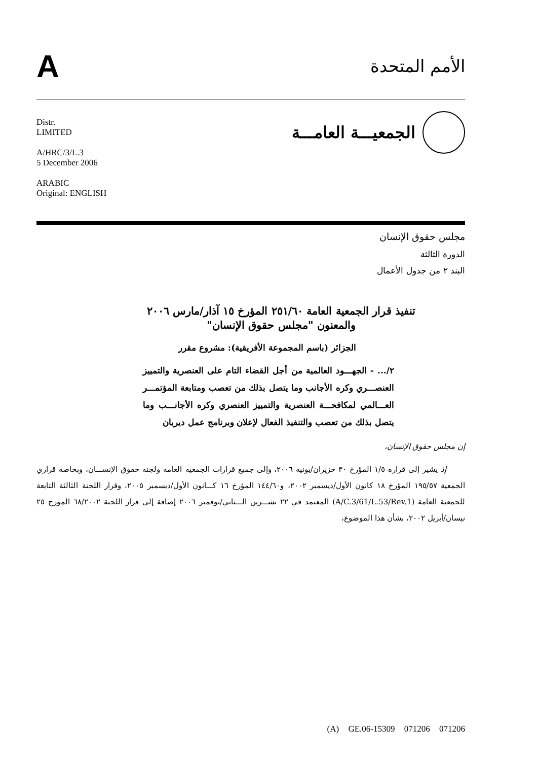A
الأمم المتحدة
Distr.
LIMITED
A/HRC/3/L.3
5 December 2006
ARABIC
Original: ENGLISH
الجمعيـــة العامـــة
مجلس حقوق الإنسان
الدورة الثالثة
البند ٢ من جدول الأعمال
تنفيذ قرار الجمعية العامة ٢٥١/٦٠ المؤرخ ١٥ آذار/مارس ٢٠٠٦
والمعنون "مجلس حقوق الإنسان"
الجزائر (باسم المجموعة الأفريقية): مشروع مقرر
٢/... - الجهـــود العالمية من أجل القضاء التام على العنصرية والتمييز العنصـــري وكره الأجانب وما يتصل بذلك من تعصب ومتابعة المؤتمـــر العـــالمي لمكافحـــة العنصرية والتمييز العنصري وكره الأجانـــب وما يتصل بذلك من تعصب والتنفيذ الفعال لإعلان وبرنامج عمل ديربان
إن مجلس حقوق الإنسان،
إذ يشير إلى قراره ١/٥ المؤرخ ٣٠ حزيران/يونيه ٢٠٠٦، وإلى جميع قرارات الجمعية العامة ولجنة حقوق الإنســـان، وبخاصة قراري الجمعية ١٩٥/٥٧ المؤرخ ١٨ كانون الأول/ديسمبر ٢٠٠٢، و١٤٤/٦٠ المؤرخ ١٦ كـــانون الأول/ديسمبر ٢٠٠٥، وقرار اللجنة الثالثة التابعة للجمعية العامة (A/C.3/61/L.53/Rev.1) المعتمد في ٢٢ تشـــرين الـــثاني/نوفمبر ٢٠٠٦ إضافة إلى قرار اللجنة ٦٨/٢٠٠٢ المؤرخ ٢٥ نيسان/أبريل ٢٠٠٢، بشأن هذا الموضوع،
(A) GE.06-15309 071206 071206